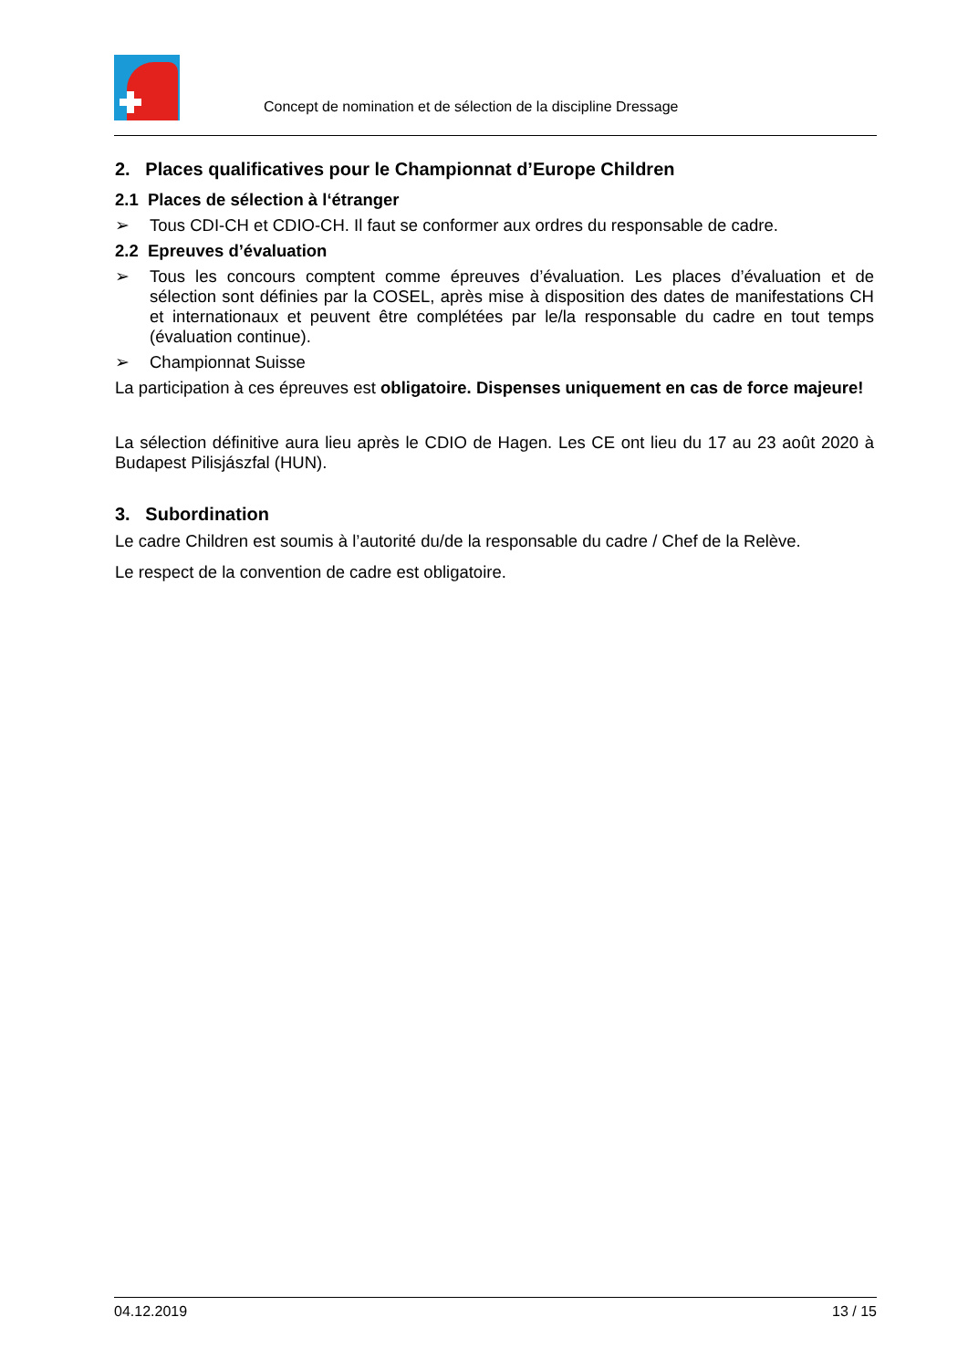Concept de nomination et de sélection de la discipline Dressage
2. Places qualificatives pour le Championnat d’Europe Children
2.1 Places de sélection à l‘étranger
➢ Tous CDI-CH et CDIO-CH. Il faut se conformer aux ordres du responsable de cadre.
2.2 Epreuves d’évaluation
➢ Tous les concours comptent comme épreuves d’évaluation. Les places d’évaluation et de sélection sont définies par la COSEL, après mise à disposition des dates de manifestations CH et internationaux et peuvent être complétées par le/la responsable du cadre en tout temps (évaluation continue).
➢ Championnat Suisse
La participation à ces épreuves est obligatoire. Dispenses uniquement en cas de force majeure!
La sélection définitive aura lieu après le CDIO de Hagen. Les CE ont lieu du 17 au 23 août 2020 à Budapest Pilisjászfal (HUN).
3. Subordination
Le cadre Children est soumis à l’autorité du/de la responsable du cadre / Chef de la Relève.
Le respect de la convention de cadre est obligatoire.
04.12.2019 13 / 15